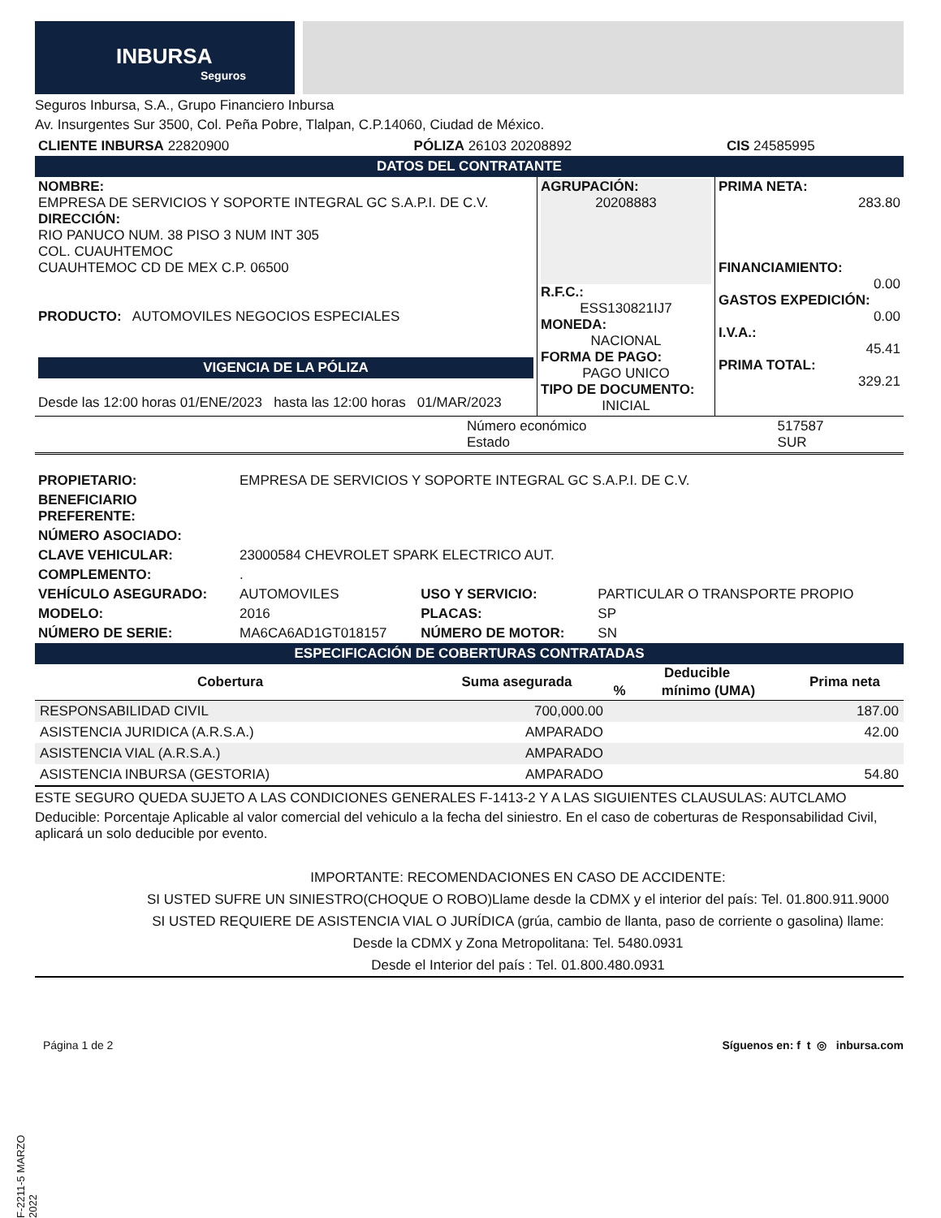INBURSA
Seguros
Seguros Inbursa, S.A., Grupo Financiero Inbursa
Av. Insurgentes Sur 3500, Col. Peña Pobre, Tlalpan, C.P.14060, Ciudad de México.
| CLIENTE INBURSA 22820900 | PÓLIZA 26103 20208892 | CIS 24585995 |
DATOS DEL CONTRATANTE
| NOMBRE: EMPRESA DE SERVICIOS Y SOPORTE INTEGRAL GC S.A.P.I. DE C.V. DIRECCIÓN: RIO PANUCO NUM. 38 PISO 3 NUM INT 305 COL. CUAUHTEMOC CUAUHTEMOC CD DE MEX C.P. 06500 PRODUCTO: AUTOMOVILES NEGOCIOS ESPECIALES VIGENCIA DE LA PÓLIZA Desde las 12:00 horas 01/ENE/2023 hasta las 12:00 horas 01/MAR/2023 | AGRUPACIÓN: 20208883 R.F.C.: ESS130821IJ7 MONEDA: NACIONAL FORMA DE PAGO: PAGO UNICO TIPO DE DOCUMENTO: INICIAL | PRIMA NETA: 283.80 FINANCIAMIENTO: 0.00 GASTOS EXPEDICIÓN: 0.00 I.V.A.: 45.41 PRIMA TOTAL: 329.21 |
| | Número económico Estado | 517587 SUR |
| PROPIETARIO: | EMPRESA DE SERVICIOS Y SOPORTE INTEGRAL GC S.A.P.I. DE C.V. | | |
| BENEFICIARIO PREFERENTE: | | | |
| NÚMERO ASOCIADO: | | | |
| CLAVE VEHICULAR: | 23000584 CHEVROLET SPARK ELECTRICO AUT. | | |
| COMPLEMENTO: | . | | |
| VEHÍCULO ASEGURADO: | AUTOMOVILES | USO Y SERVICIO: | PARTICULAR O TRANSPORTE PROPIO |
| MODELO: | 2016 | PLACAS: | SP |
| NÚMERO DE SERIE: | MA6CA6AD1GT018157 | NÚMERO DE MOTOR: | SN |
ESPECIFICACIÓN DE COBERTURAS CONTRATADAS
| Cobertura | Suma asegurada | Deducible | | Prima neta |
| --- | --- | --- | --- | --- |
| | | % | mínimo (UMA) | |
| RESPONSABILIDAD CIVIL | 700,000.00 | | | 187.00 |
| ASISTENCIA JURIDICA (A.R.S.A.) | AMPARADO | | | 42.00 |
| ASISTENCIA VIAL (A.R.S.A.) | AMPARADO | | | |
| ASISTENCIA INBURSA (GESTORIA) | AMPARADO | | | 54.80 |
ESTE SEGURO QUEDA SUJETO A LAS CONDICIONES GENERALES F-1413-2 Y A LAS SIGUIENTES CLAUSULAS: AUTCLAMO
Deducible: Porcentaje Aplicable al valor comercial del vehiculo a la fecha del siniestro. En el caso de coberturas de Responsabilidad Civil, aplicará un solo deducible por evento.
IMPORTANTE: RECOMENDACIONES EN CASO DE ACCIDENTE:
SI USTED SUFRE UN SINIESTRO(CHOQUE O ROBO)Llame desde la CDMX y el interior del país: Tel. 01.800.911.9000
SI USTED REQUIERE DE ASISTENCIA VIAL O JURÍDICA (grúa, cambio de llanta, paso de corriente o gasolina) llame:
Desde la CDMX y Zona Metropolitana: Tel. 5480.0931
Desde el Interior del país : Tel. 01.800.480.0931
Página 1 de 2 Síguenos en: f t ◎ inbursa.com
F-2211-5 MARZO 2022